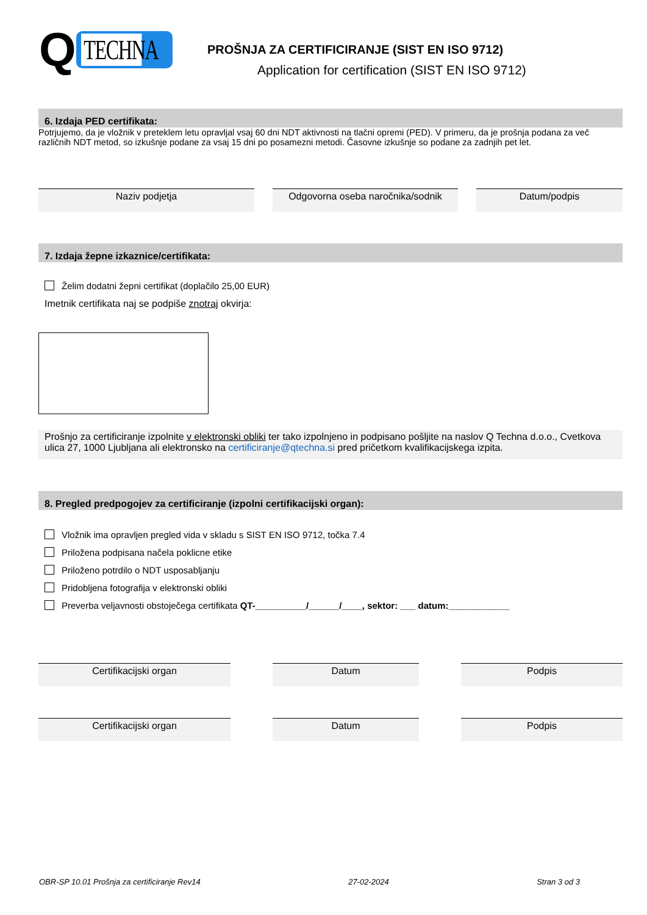Q TECHNA
PROŠNJA ZA CERTIFICIRANJE (SIST EN ISO 9712)
Application for certification (SIST EN ISO 9712)
6. Izdaja PED certifikata:
Potrjujemo, da je vložnik v preteklem letu opravljal vsaj 60 dni NDT aktivnosti na tlačni opremi (PED). V primeru, da je prošnja podana za več različnih NDT metod, so izkušnje podane za vsaj 15 dni po posamezni metodi. Časovne izkušnje so podane za zadnjih pet let.
Naziv podjetja Odgovorna oseba naročnika/sodnik
Datum/podpis
7. Izdaja žepne izkaznice/certifikata:
Želim dodatni žepni certifikat (doplačilo 25,00 EUR)
Imetnik certifikata naj se podpiše znotraj okvirja:
Prošnjo za certificiranje izpolnite v elektronski obliki ter tako izpolnjeno in podpisano pošljite na naslov Q Techna d.o.o., Cvetkova ulica 27, 1000 Ljubljana ali elektronsko na certificiranje@qtechna.si pred pričetkom kvalifikacijskega izpita.
8. Pregled predpogojev za certificiranje (izpolni certifikacijski organ):
Vložnik ima opravljen pregled vida v skladu s SIST EN ISO 9712, točka 7.4
Priložena podpisana načela poklicne etike
Priloženo potrdilo o NDT usposabljanju
Pridobljena fotografija v elektronski obliki
Preverba veljavnosti obstoječega certifikata QT-__________/______/____, sektor: ___ datum:____________
Certifikacijski organ Datum Podpis
Certifikacijski organ Datum Podpis
OBR-SP 10.01 Prošnja za certificiranje Rev14 27-02-2024 Stran 3 od 3